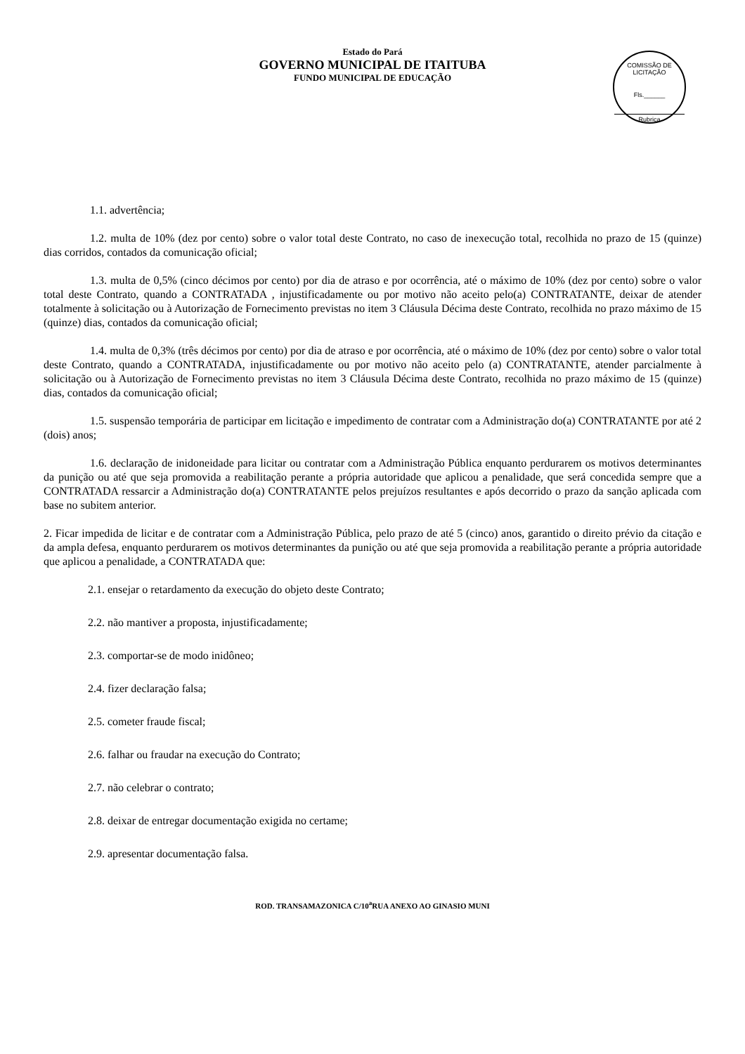Estado do Pará
GOVERNO MUNICIPAL DE ITAITUBA
FUNDO MUNICIPAL DE EDUCAÇÃO
COMISSÃO DE LICITAÇÃO
Fls.______
Rubrica
1.1. advertência;
1.2. multa de 10% (dez por cento) sobre o valor total deste Contrato, no caso de inexecução total, recolhida no prazo de 15 (quinze) dias corridos, contados da comunicação oficial;
1.3. multa de 0,5% (cinco décimos por cento) por dia de atraso e por ocorrência, até o máximo de 10% (dez por cento) sobre o valor total deste Contrato, quando a CONTRATADA , injustificadamente ou por motivo não aceito pelo(a) CONTRATANTE, deixar de atender totalmente à solicitação ou à Autorização de Fornecimento previstas no item 3 Cláusula Décima deste Contrato, recolhida no prazo máximo de 15 (quinze) dias, contados da comunicação oficial;
1.4. multa de 0,3% (três décimos por cento) por dia de atraso e por ocorrência, até o máximo de 10% (dez por cento) sobre o valor total deste Contrato, quando a CONTRATADA, injustificadamente ou por motivo não aceito pelo (a) CONTRATANTE, atender parcialmente à solicitação ou à Autorização de Fornecimento previstas no item 3 Cláusula Décima deste Contrato, recolhida no prazo máximo de 15 (quinze) dias, contados da comunicação oficial;
1.5. suspensão temporária de participar em licitação e impedimento de contratar com a Administração do(a) CONTRATANTE por até 2 (dois) anos;
1.6. declaração de inidoneidade para licitar ou contratar com a Administração Pública enquanto perdurarem os motivos determinantes da punição ou até que seja promovida a reabilitação perante a própria autoridade que aplicou a penalidade, que será concedida sempre que a CONTRATADA ressarcir a Administração do(a) CONTRATANTE pelos prejuízos resultantes e após decorrido o prazo da sanção aplicada com base no subitem anterior.
2. Ficar impedida de licitar e de contratar com a Administração Pública, pelo prazo de até 5 (cinco) anos, garantido o direito prévio da citação e da ampla defesa, enquanto perdurarem os motivos determinantes da punição ou até que seja promovida a reabilitação perante a própria autoridade que aplicou a penalidade, a CONTRATADA que:
2.1. ensejar o retardamento da execução do objeto deste Contrato;
2.2. não mantiver a proposta, injustificadamente;
2.3. comportar-se de modo inidôneo;
2.4. fizer declaração falsa;
2.5. cometer fraude fiscal;
2.6. falhar ou fraudar na execução do Contrato;
2.7. não celebrar o contrato;
2.8. deixar de entregar documentação exigida no certame;
2.9. apresentar documentação falsa.
ROD. TRANSAMAZONICA C/10<sup>a</sup>RUA ANEXO AO GINASIO MUNI